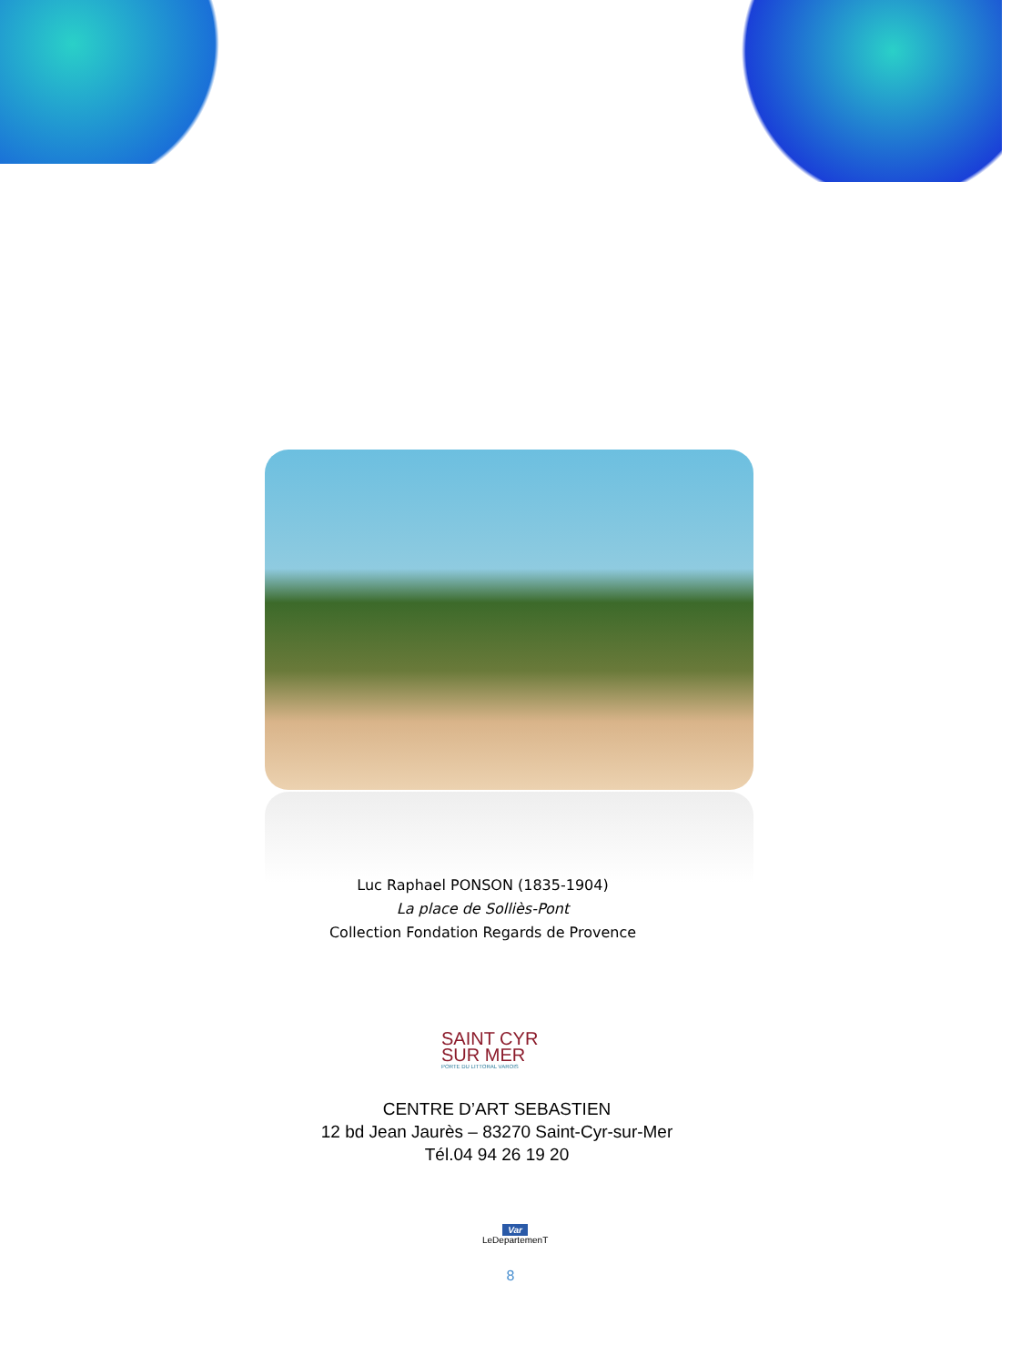Luc Raphael PONSON (1835-1904)
La place de Solliès-Pont
Collection Fondation Regards de Provence
SAINT CYR
SUR MER
PORTE DU LITTORAL VAROIS
CENTRE D’ART SEBASTIEN
12 bd Jean Jaurès – 83270 Saint-Cyr-sur-Mer
Tél.04 94 26 19 20
Var
LeDepartemenT
8